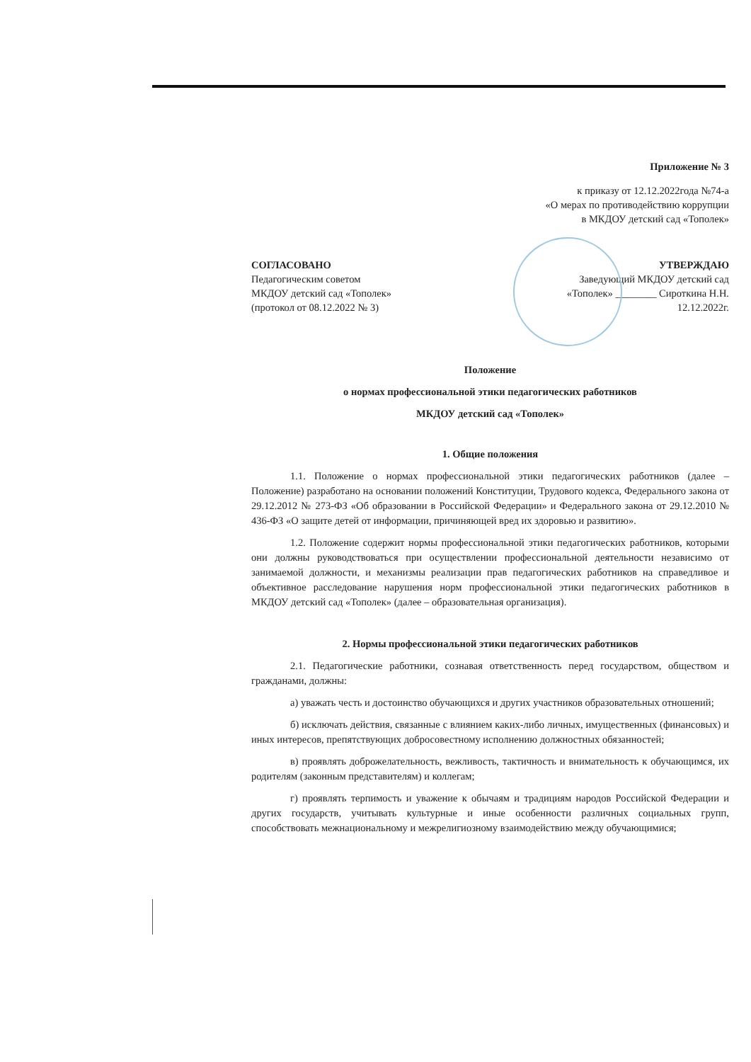Приложение № 3
к приказу от 12.12.2022года №74-а
«О мерах по противодействию коррупции
в МКДОУ детский сад «Тополек»
СОГЛАСОВАНО
Педагогическим советом
МКДОУ детский сад «Тополек»
(протокол от 08.12.2022 № 3)
УТВЕРЖДАЮ
Заведующий МКДОУ детский сад
«Тополек» ________ Сироткина Н.Н.
12.12.2022г.
Положение
о нормах профессиональной этики педагогических работников
МКДОУ детский сад «Тополек»
1. Общие положения
1.1. Положение о нормах профессиональной этики педагогических работников (далее – Положение) разработано на основании положений Конституции, Трудового кодекса, Федерального закона от 29.12.2012 № 273-ФЗ «Об образовании в Российской Федерации» и Федерального закона от 29.12.2010 № 436-ФЗ «О защите детей от информации, причиняющей вред их здоровью и развитию».
1.2. Положение содержит нормы профессиональной этики педагогических работников, которыми они должны руководствоваться при осуществлении профессиональной деятельности независимо от занимаемой должности, и механизмы реализации прав педагогических работников на справедливое и объективное расследование нарушения норм профессиональной этики педагогических работников в МКДОУ детский сад «Тополек» (далее – образовательная организация).
2. Нормы профессиональной этики педагогических работников
2.1. Педагогические работники, сознавая ответственность перед государством, обществом и гражданами, должны:
а) уважать честь и достоинство обучающихся и других участников образовательных отношений;
б) исключать действия, связанные с влиянием каких-либо личных, имущественных (финансовых) и иных интересов, препятствующих добросовестному исполнению должностных обязанностей;
в) проявлять доброжелательность, вежливость, тактичность и внимательность к обучающимся, их родителям (законным представителям) и коллегам;
г) проявлять терпимость и уважение к обычаям и традициям народов Российской Федерации и других государств, учитывать культурные и иные особенности различных социальных групп, способствовать межнациональному и межрелигиозному взаимодействию между обучающимися;